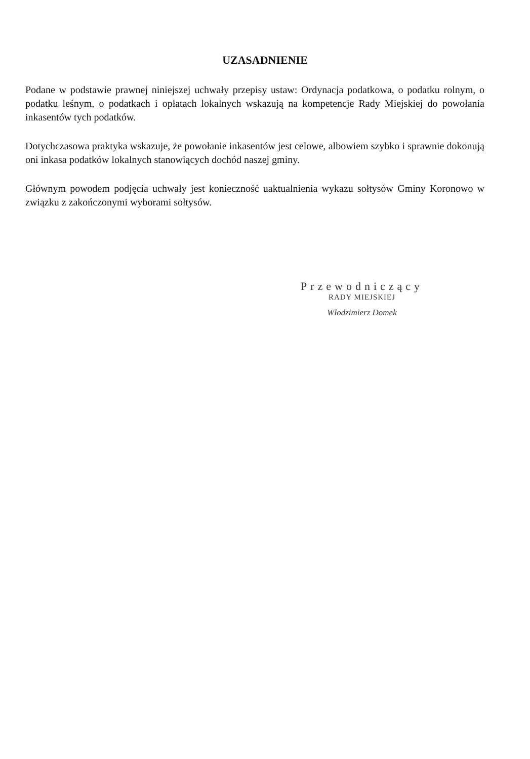UZASADNIENIE
Podane w podstawie prawnej niniejszej uchwały przepisy ustaw: Ordynacja podatkowa, o podatku rolnym, o podatku leśnym, o podatkach i opłatach lokalnych wskazują na kompetencje Rady Miejskiej do powołania inkasentów tych podatków.
Dotychczasowa praktyka wskazuje, że powołanie inkasentów jest celowe, albowiem szybko i sprawnie dokonują oni inkasa podatków lokalnych stanowiących dochód naszej gminy.
Głównym powodem podjęcia uchwały jest konieczność uaktualnienia wykazu sołtysów Gminy Koronowo w związku z zakończonymi wyborami sołtysów.
Przewodniczący
RADY MIEJSKIEJ
Włodzimierz Domek